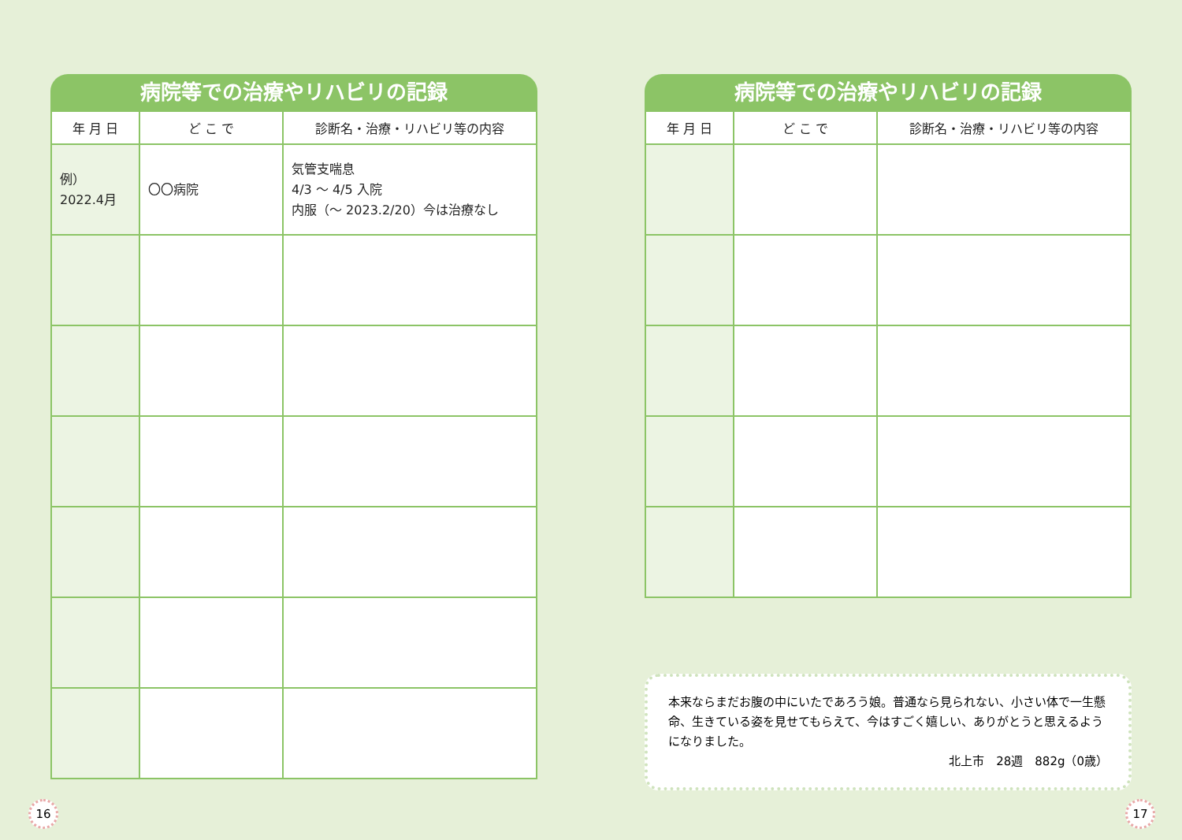病院等での治療やリハビリの記録
| 年 月 日 | ど こ で | 診断名・治療・リハビリ等の内容 |
| --- | --- | --- |
| 例） 2022.4月 | 〇〇病院 | 気管支喘息 4/3 ～ 4/5 入院 内服（～ 2023.2/20）今は治療なし |
病院等での治療やリハビリの記録
| 年 月 日 | ど こ で | 診断名・治療・リハビリ等の内容 |
| --- | --- | --- |
本来ならまだお腹の中にいたであろう娘。普通なら見られない、小さい体で一生懸命、生きている姿を見せてもらえて、今はすごく嬉しい、ありがとうと思えるようになりました。
北上市　28週　882g（0歳）
16 17